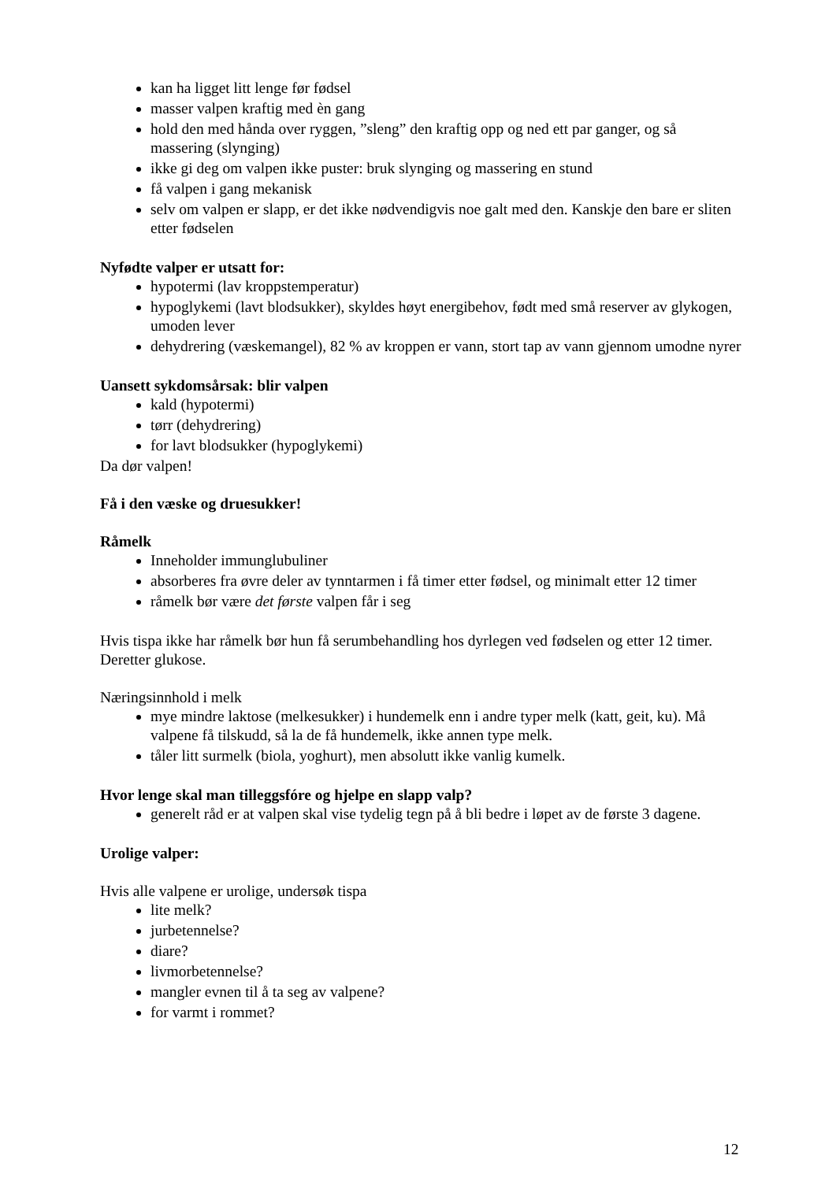kan ha ligget litt lenge før fødsel
masser valpen kraftig med èn gang
hold den med hånda over ryggen, ”sleng” den kraftig opp og ned ett par ganger, og så massering (slynging)
ikke gi deg om valpen ikke puster: bruk slynging og massering en stund
få valpen i gang mekanisk
selv om valpen er slapp, er det ikke nødvendigvis noe galt med den. Kanskje den bare er sliten etter fødselen
Nyfødte valper er utsatt for:
hypotermi (lav kroppstemperatur)
hypoglykemi (lavt blodsukker), skyldes høyt energibehov, født med små reserver av glykogen, umoden lever
dehydrering (væskemangel), 82 % av kroppen er vann, stort tap av vann gjennom umodne nyrer
Uansett sykdomsårsak: blir valpen
kald (hypotermi)
tørr (dehydrering)
for lavt blodsukker (hypoglykemi)
Da dør valpen!
Få i den væske og druesukker!
Råmelk
Inneholder immunglubuliner
absorberes fra øvre deler av tynntarmen i få timer etter fødsel, og minimalt etter 12 timer
råmelk bør være det første valpen får i seg
Hvis tispa ikke har råmelk bør hun få serumbehandling hos dyrlegen ved fødselen og etter 12 timer. Deretter glukose.
Næringsinnhold i melk
mye mindre laktose (melkesukker) i hundemelk enn i andre typer melk (katt, geit, ku). Må valpene få tilskudd, så la de få hundemelk, ikke annen type melk.
tåler litt surmelk (biola, yoghurt), men absolutt ikke vanlig kumelk.
Hvor lenge skal man tilleggsfóre og hjelpe en slapp valp?
generelt råd er at valpen skal vise tydelig tegn på å bli bedre i løpet av de første 3 dagene.
Urolige valper:
Hvis alle valpene er urolige, undersøk tispa
lite melk?
jurbetennelse?
diare?
livmorbetennelse?
mangler evnen til å ta seg av valpene?
for varmt i rommet?
12